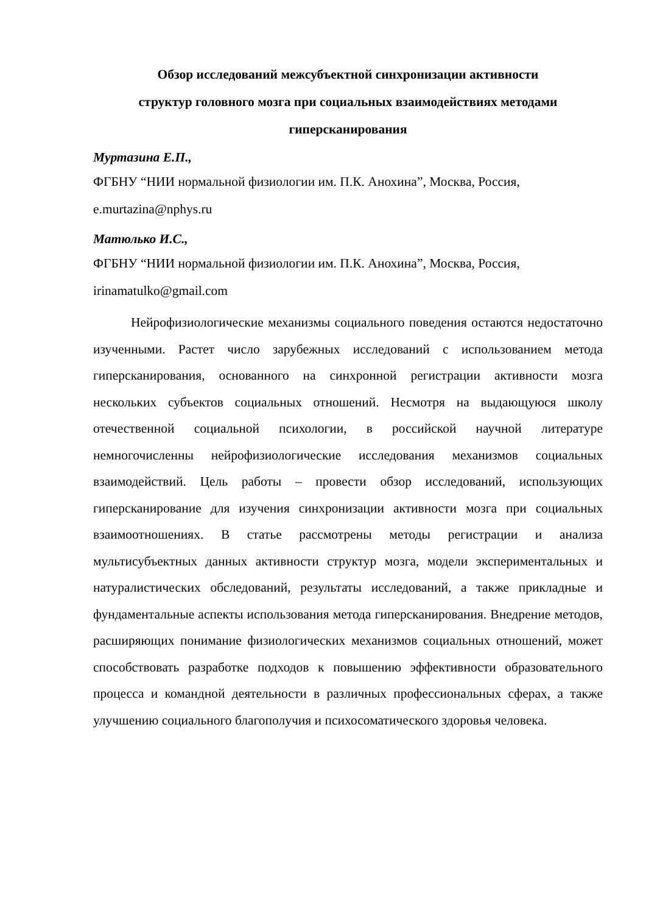Обзор исследований межсубъектной синхронизации активности
структур головного мозга при социальных взаимодействиях методами
гиперсканирования
Муртазина Е.П.,
ФГБНУ “НИИ нормальной физиологии им. П.К. Анохина”, Москва, Россия,
e.murtazina@nphys.ru
Матюлько И.С.,
ФГБНУ “НИИ нормальной физиологии им. П.К. Анохина”, Москва, Россия,
irinamatulko@gmail.com
Нейрофизиологические механизмы социального поведения остаются недостаточно изученными. Растет число зарубежных исследований с использованием метода гиперсканирования, основанного на синхронной регистрации активности мозга нескольких субъектов социальных отношений. Несмотря на выдающуюся школу отечественной социальной психологии, в российской научной литературе немногочисленны нейрофизиологические исследования механизмов социальных взаимодействий. Цель работы – провести обзор исследований, использующих гиперсканирование для изучения синхронизации активности мозга при социальных взаимоотношениях. В статье рассмотрены методы регистрации и анализа мультисубъектных данных активности структур мозга, модели экспериментальных и натуралистических обследований, результаты исследований, а также прикладные и фундаментальные аспекты использования метода гиперсканирования. Внедрение методов, расширяющих понимание физиологических механизмов социальных отношений, может способствовать разработке подходов к повышению эффективности образовательного процесса и командной деятельности в различных профессиональных сферах, а также улучшению социального благополучия и психосоматического здоровья человека.